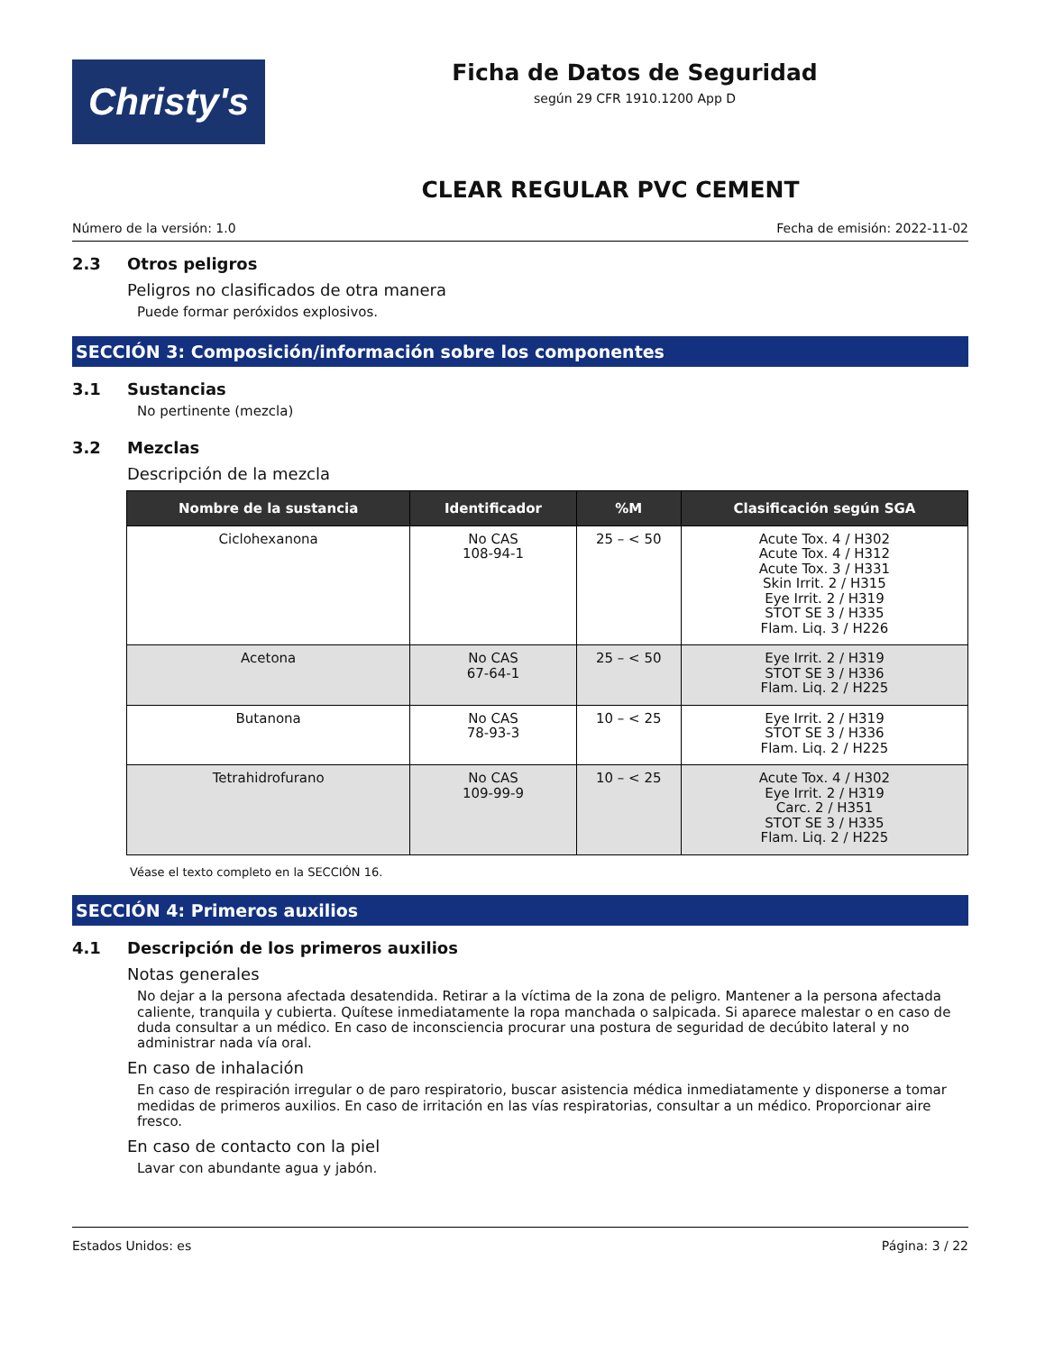Christy's
Ficha de Datos de Seguridad
según 29 CFR 1910.1200 App D
CLEAR REGULAR PVC CEMENT
Número de la versión: 1.0 Fecha de emisión: 2022-11-02
2.3 Otros peligros
Peligros no clasificados de otra manera
Puede formar peróxidos explosivos.
SECCIÓN 3: Composición/información sobre los componentes
3.1 Sustancias
No pertinente (mezcla)
3.2 Mezclas
Descripción de la mezcla
| Nombre de la sustancia | Identificador | %M | Clasificación según SGA |
| --- | --- | --- | --- |
| Ciclohexanona | No CAS 108-94-1 | 25 – < 50 | Acute Tox. 4 / H302 Acute Tox. 4 / H312 Acute Tox. 3 / H331 Skin Irrit. 2 / H315 Eye Irrit. 2 / H319 STOT SE 3 / H335 Flam. Liq. 3 / H226 |
| Acetona | No CAS 67-64-1 | 25 – < 50 | Eye Irrit. 2 / H319 STOT SE 3 / H336 Flam. Liq. 2 / H225 |
| Butanona | No CAS 78-93-3 | 10 – < 25 | Eye Irrit. 2 / H319 STOT SE 3 / H336 Flam. Liq. 2 / H225 |
| Tetrahidrofurano | No CAS 109-99-9 | 10 – < 25 | Acute Tox. 4 / H302 Eye Irrit. 2 / H319 Carc. 2 / H351 STOT SE 3 / H335 Flam. Liq. 2 / H225 |
Véase el texto completo en la SECCIÓN 16.
SECCIÓN 4: Primeros auxilios
4.1 Descripción de los primeros auxilios
Notas generales
No dejar a la persona afectada desatendida. Retirar a la víctima de la zona de peligro. Mantener a la persona afectada caliente, tranquila y cubierta. Quítese inmediatamente la ropa manchada o salpicada. Si aparece malestar o en caso de duda consultar a un médico. En caso de inconsciencia procurar una postura de seguridad de decúbito lateral y no administrar nada vía oral.
En caso de inhalación
En caso de respiración irregular o de paro respiratorio, buscar asistencia médica inmediatamente y disponerse a tomar medidas de primeros auxilios. En caso de irritación en las vías respiratorias, consultar a un médico. Proporcionar aire fresco.
En caso de contacto con la piel
Lavar con abundante agua y jabón.
Estados Unidos: es Página: 3 / 22